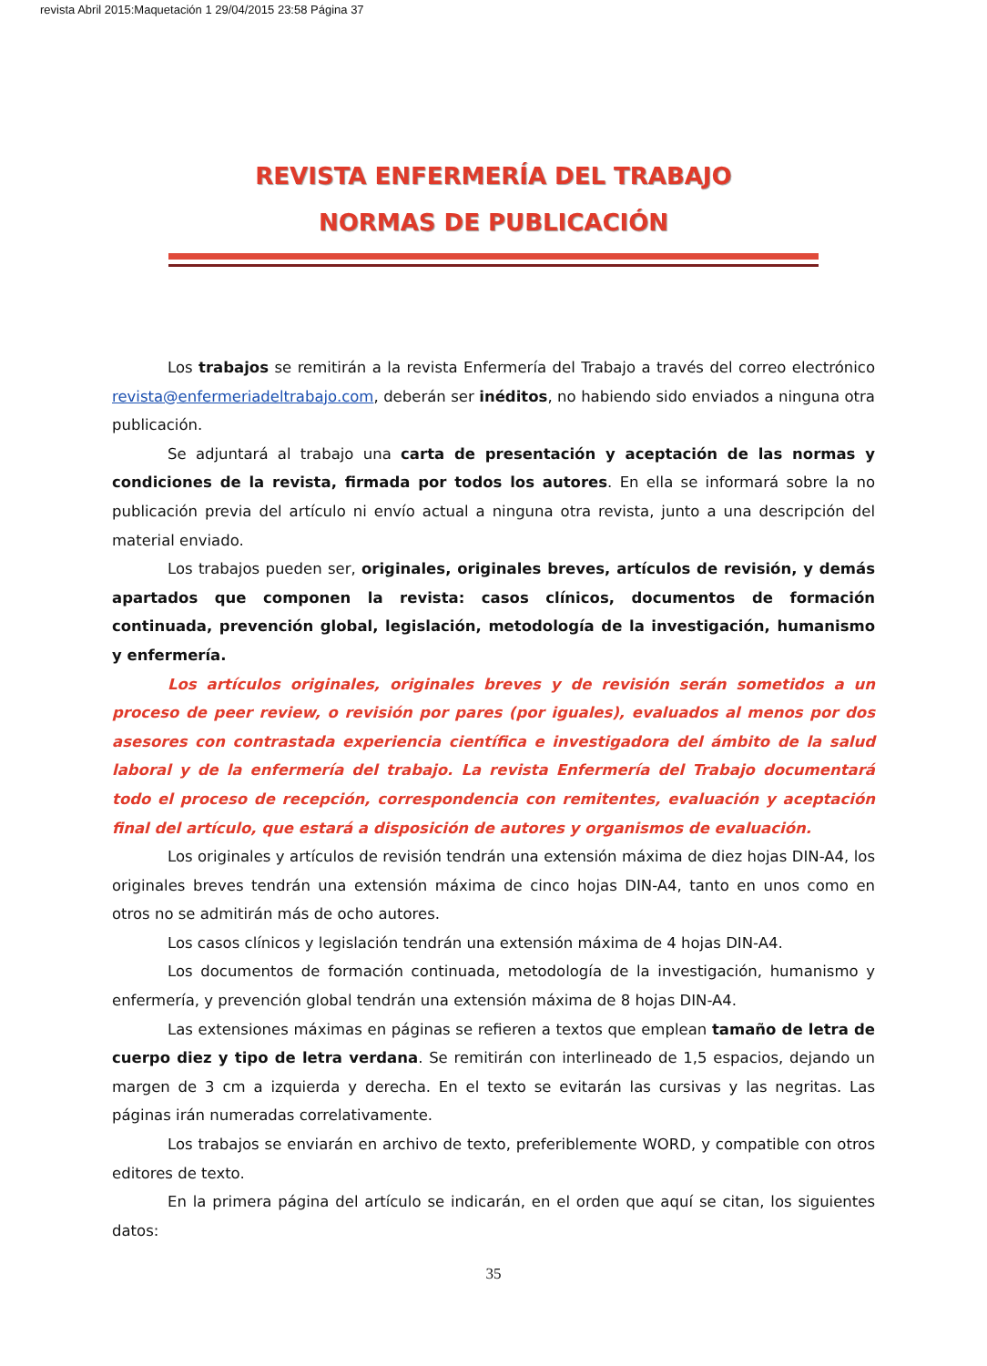revista Abril 2015:Maquetación 1 29/04/2015 23:58 Página 37
REVISTA ENFERMERÍA DEL TRABAJO
NORMAS DE PUBLICACIÓN
Los trabajos se remitirán a la revista Enfermería del Trabajo a través del correo electrónico revista@enfermeriadeltrabajo.com, deberán ser inéditos, no habiendo sido enviados a ninguna otra publicación.
Se adjuntará al trabajo una carta de presentación y aceptación de las normas y condiciones de la revista, firmada por todos los autores. En ella se informará sobre la no publicación previa del artículo ni envío actual a ninguna otra revista, junto a una descripción del material enviado.
Los trabajos pueden ser, originales, originales breves, artículos de revisión, y demás apartados que componen la revista: casos clínicos, documentos de formación continuada, prevención global, legislación, metodología de la investigación, humanismo y enfermería.
Los artículos originales, originales breves y de revisión serán sometidos a un proceso de peer review, o revisión por pares (por iguales), evaluados al menos por dos asesores con contrastada experiencia científica e investigadora del ámbito de la salud laboral y de la enfermería del trabajo. La revista Enfermería del Trabajo documentará todo el proceso de recepción, correspondencia con remitentes, evaluación y aceptación final del artículo, que estará a disposición de autores y organismos de evaluación.
Los originales y artículos de revisión tendrán una extensión máxima de diez hojas DIN-A4, los originales breves tendrán una extensión máxima de cinco hojas DIN-A4, tanto en unos como en otros no se admitirán más de ocho autores.
Los casos clínicos y legislación tendrán una extensión máxima de 4 hojas DIN-A4.
Los documentos de formación continuada, metodología de la investigación, humanismo y enfermería, y prevención global tendrán una extensión máxima de 8 hojas DIN-A4.
Las extensiones máximas en páginas se refieren a textos que emplean tamaño de letra de cuerpo diez y tipo de letra verdana. Se remitirán con interlineado de 1,5 espacios, dejando un margen de 3 cm a izquierda y derecha. En el texto se evitarán las cursivas y las negritas. Las páginas irán numeradas correlativamente.
Los trabajos se enviarán en archivo de texto, preferiblemente WORD, y compatible con otros editores de texto.
En la primera página del artículo se indicarán, en el orden que aquí se citan, los siguientes datos:
35